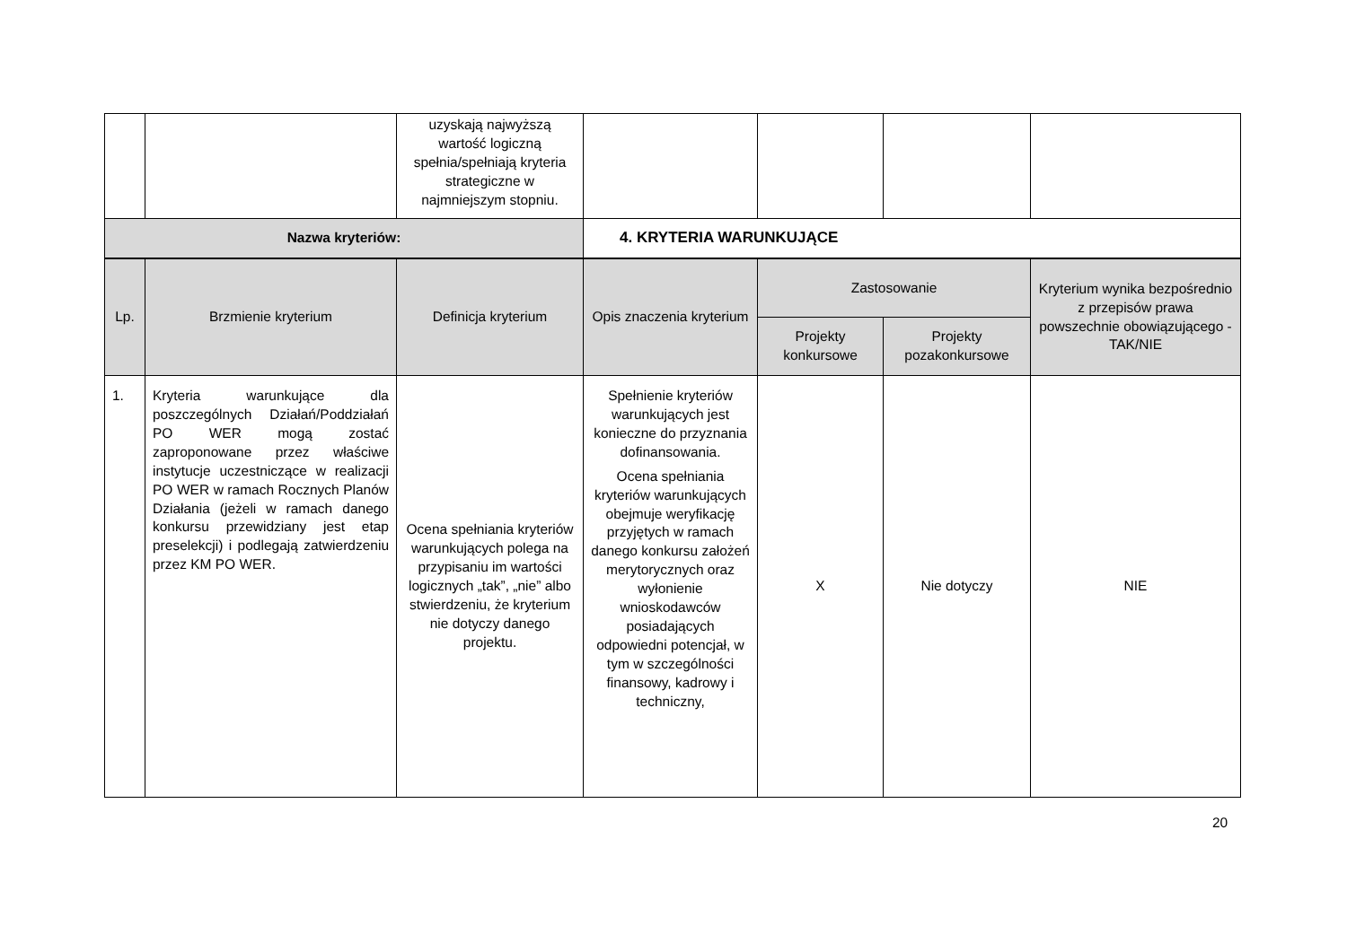| | | uzyskają najwyższą wartość logiczną spełnia/spełniają kryteria strategiczne w najmniejszym stopniu. | | | | |
| Nazwa kryteriów: | | | 4. KRYTERIA WARUNKUJĄCE | | | |
| Lp. | Brzmienie kryterium | Definicja kryterium | Opis znaczenia kryterium | Zastosowanie | | Kryterium wynika bezpośrednio z przepisów prawa powszechnie obowiązującego - TAK/NIE |
| --- | --- | --- | --- | --- | --- | --- |
| | | | | Projekty konkursowe | Projekty pozakonkursowe | |
| 1. | Kryteria warunkujące dla poszczególnych Działań/Poddziałań PO WER mogą zostać zaproponowane przez właściwe instytucje uczestniczące w realizacji PO WER w ramach Rocznych Planów Działania (jeżeli w ramach danego konkursu przewidziany jest etap preselekcji) i podlegają zatwierdzeniu przez KM PO WER. | Ocena spełniania kryteriów warunkujących polega na przypisaniu im wartości logicznych „tak”, „nie” albo stwierdzeniu, że kryterium nie dotyczy danego projektu. | Spełnienie kryteriów warunkujących jest konieczne do przyznania dofinansowania. Ocena spełniania kryteriów warunkujących obejmuje weryfikację przyjętych w ramach danego konkursu założeń merytorycznych oraz wyłonienie wnioskodawców posiadających odpowiedni potencjał, w tym w szczególności finansowy, kadrowy i techniczny, | X | Nie dotyczy | NIE |
20